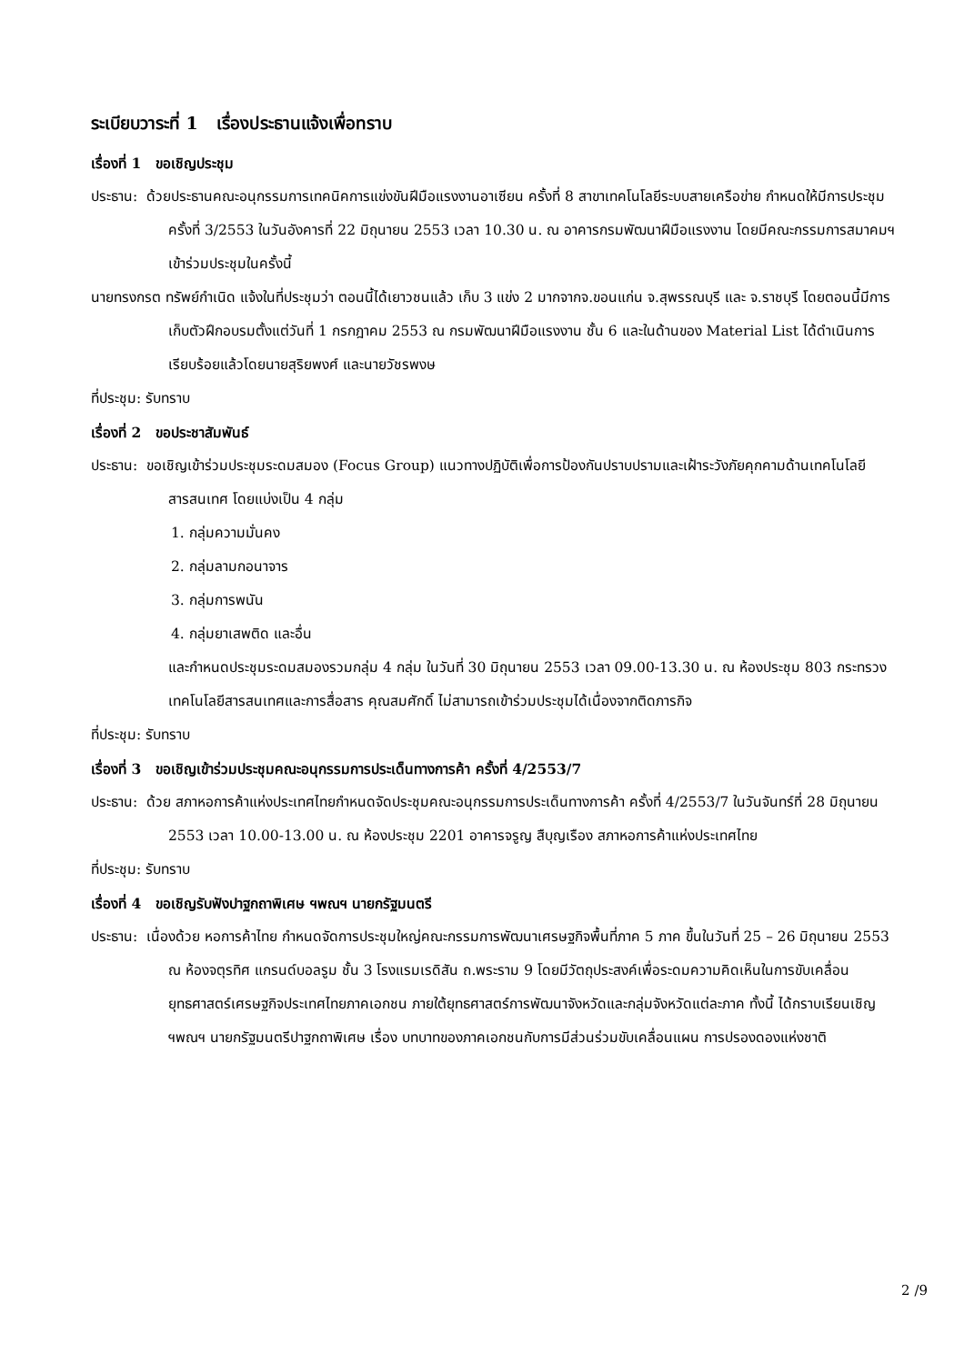ระเบียบวาระที่ 1 เรื่องประธานแจ้งเพื่อทราบ
เรื่องที่ 1 ขอเชิญประชุม
ประธาน: ด้วยประธานคณะอนุกรรมการเทคนิคการแข่งขันฝีมือแรงงานอาเซียน ครั้งที่ 8 สาขาเทคโนโลยีระบบสายเครือข่าย กำหนดให้มีการประชุมครั้งที่ 3/2553 ในวันอังคารที่ 22 มิถุนายน 2553 เวลา 10.30 น. ณ อาคารกรมพัฒนาฝีมือแรงงาน โดยมีคณะกรรมการสมาคมฯ เข้าร่วมประชุมในครั้งนี้
นายทรงกรต ทรัพย์กำเนิด แจ้งในที่ประชุมว่า ตอนนี้ได้เยาวชนแล้ว เก็บ 3 แข่ง 2 มากจากจ.ขอนแก่น จ.สุพรรณบุรี และ จ.ราชบุรี โดยตอนนี้มีการเก็บตัวฝึกอบรมตั้งแต่วันที่ 1 กรกฎาคม 2553 ณ กรมพัฒนาฝีมือแรงงาน ชั้น 6 และในด้านของ Material List ได้ดำเนินการเรียบร้อยแล้วโดยนายสุริยพงศ์ และนายวัชรพงษ
ที่ประชุม: รับทราบ
เรื่องที่ 2 ขอประชาสัมพันธ์
ประธาน: ขอเชิญเข้าร่วมประชุมระดมสมอง (Focus Group) แนวทางปฏิบัติเพื่อการป้องกันปราบปรามและเฝ้าระวังภัยคุกคามด้านเทคโนโลยีสารสนเทศ โดยแบ่งเป็น 4 กลุ่ม
1. กลุ่มความมั่นคง
2. กลุ่มลามกอนาจาร
3. กลุ่มการพนัน
4. กลุ่มยาเสพติด และอื่น
และกำหนดประชุมระดมสมองรวมกลุ่ม 4 กลุ่ม ในวันที่ 30 มิถุนายน 2553 เวลา 09.00-13.30 น. ณ ห้องประชุม 803 กระทรวงเทคโนโลยีสารสนเทศและการสื่อสาร คุณสมศักดิ์ ไม่สามารถเข้าร่วมประชุมได้เนื่องจากติดภารกิจ
ที่ประชุม: รับทราบ
เรื่องที่ 3 ขอเชิญเข้าร่วมประชุมคณะอนุกรรมการประเด็นทางการค้า ครั้งที่ 4/2553/7
ประธาน: ด้วย สภาหอการค้าแห่งประเทศไทยกำหนดจัดประชุมคณะอนุกรรมการประเด็นทางการค้า ครั้งที่ 4/2553/7 ในวันจันทร์ที่ 28 มิถุนายน 2553 เวลา 10.00-13.00 น. ณ ห้องประชุม 2201 อาคารจรูญ สืบุญเรือง สภาหอการค้าแห่งประเทศไทย
ที่ประชุม: รับทราบ
เรื่องที่ 4 ขอเชิญรับฟังปาฐกถาพิเศษ ฯพณฯ นายกรัฐมนตรี
ประธาน: เนื่องด้วย หอการค้าไทย กำหนดจัดการประชุมใหญ่คณะกรรมการพัฒนาเศรษฐกิจพื้นที่ภาค 5 ภาค ขึ้นในวันที่ 25 – 26 มิถุนายน 2553 ณ ห้องจตุรทิศ แกรนด์บอลรูม ชั้น 3 โรงแรมเรดิสัน ถ.พระราม 9 โดยมีวัตถุประสงค์เพื่อระดมความคิดเห็นในการขับเคลื่อนยุทธศาสตร์เศรษฐกิจประเทศไทยภาคเอกชน ภายใต้ยุทธศาสตร์การพัฒนาจังหวัดและกลุ่มจังหวัดแต่ละภาค ทั้งนี้ ได้กราบเรียนเชิญ ฯพณฯ นายกรัฐมนตรีปาฐกถาพิเศษ เรื่อง บทบาทของภาคเอกชนกับการมีส่วนร่วมขับเคลื่อนแผน การปรองดองแห่งชาติ
2 /9